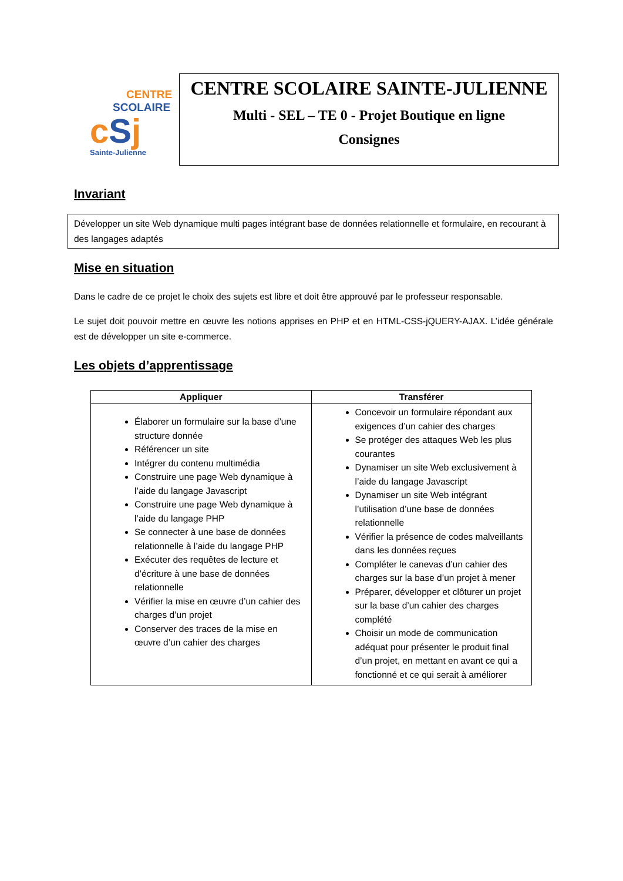CENTRE
SCOLAIRE
cSj
Sainte-Julienne
CENTRE SCOLAIRE SAINTE-JULIENNE
Multi - SEL – TE 0 - Projet Boutique en ligne
Consignes
Invariant
Développer un site Web dynamique multi pages intégrant base de données relationnelle et formulaire, en recourant à des langages adaptés
Mise en situation
Dans le cadre de ce projet le choix des sujets est libre et doit être approuvé par le professeur responsable.
Le sujet doit pouvoir mettre en œuvre les notions apprises en PHP et en HTML-CSS-jQUERY-AJAX. L’idée générale est de développer un site e-commerce.
Les objets d’apprentissage
| Appliquer | Transférer |
| --- | --- |
| Élaborer un formulaire sur la base d’une structure donnée Référencer un site Intégrer du contenu multimédia Construire une page Web dynamique à l’aide du langage Javascript Construire une page Web dynamique à l’aide du langage PHP Se connecter à une base de données relationnelle à l’aide du langage PHP Exécuter des requêtes de lecture et d’écriture à une base de données relationnelle Vérifier la mise en œuvre d’un cahier des charges d’un projet Conserver des traces de la mise en œuvre d’un cahier des charges | Concevoir un formulaire répondant aux exigences d’un cahier des charges Se protéger des attaques Web les plus courantes Dynamiser un site Web exclusivement à l’aide du langage Javascript Dynamiser un site Web intégrant l’utilisation d’une base de données relationnelle Vérifier la présence de codes malveillants dans les données reçues Compléter le canevas d’un cahier des charges sur la base d’un projet à mener Préparer, développer et clôturer un projet sur la base d’un cahier des charges complété Choisir un mode de communication adéquat pour présenter le produit final d’un projet, en mettant en avant ce qui a fonctionné et ce qui serait à améliorer |